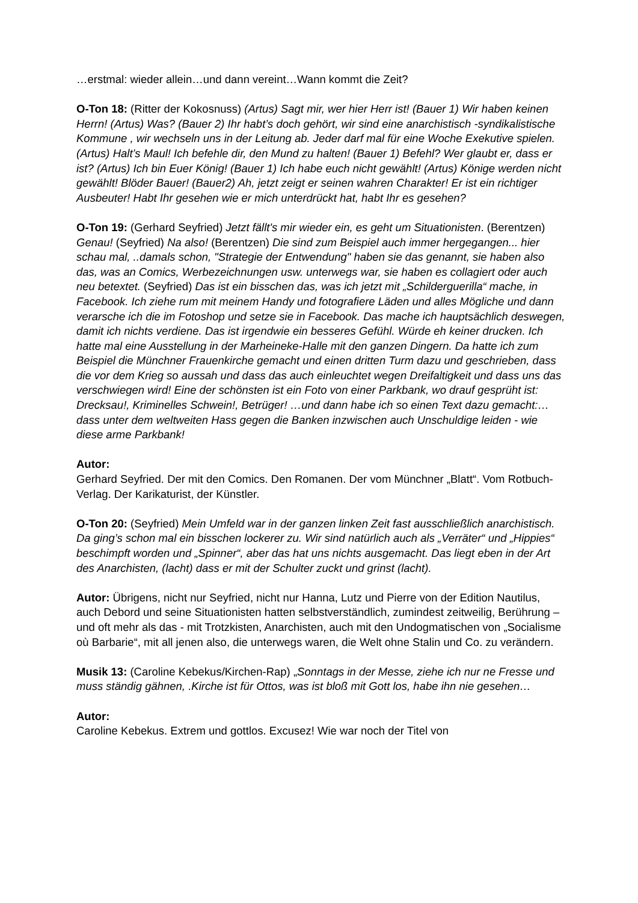…erstmal: wieder allein…und dann vereint…Wann kommt die Zeit?
O-Ton 18: (Ritter der Kokosnuss) (Artus) Sagt mir, wer hier Herr ist! (Bauer 1) Wir haben keinen Herrn! (Artus) Was? (Bauer 2) Ihr habt’s doch gehört, wir sind eine anarchistisch -syndikalistische Kommune , wir wechseln uns in der Leitung ab. Jeder darf mal für eine Woche Exekutive spielen. (Artus) Halt’s Maul! Ich befehle dir, den Mund zu halten! (Bauer 1) Befehl? Wer glaubt er, dass er ist? (Artus) Ich bin Euer König! (Bauer 1) Ich habe euch nicht gewählt! (Artus) Könige werden nicht gewählt! Blöder Bauer! (Bauer2) Ah, jetzt zeigt er seinen wahren Charakter! Er ist ein richtiger Ausbeuter! Habt Ihr gesehen wie er mich unterdrückt hat, habt Ihr es gesehen?
O-Ton 19: (Gerhard Seyfried) Jetzt fällt's mir wieder ein, es geht um Situationisten. (Berentzen) Genau! (Seyfried) Na also! (Berentzen) Die sind zum Beispiel auch immer hergegangen... hier schau mal, ..damals schon, "Strategie der Entwendung" haben sie das genannt, sie haben also das, was an Comics, Werbezeichnungen usw. unterwegs war, sie haben es collagiert oder auch neu betextet. (Seyfried) Das ist ein bisschen das, was ich jetzt mit „Schilderguerilla“ mache, in Facebook. Ich ziehe rum mit meinem Handy und fotografiere Läden und alles Mögliche und dann verarsche ich die im Fotoshop und setze sie in Facebook. Das mache ich hauptsächlich deswegen, damit ich nichts verdiene. Das ist irgendwie ein besseres Gefühl. Würde eh keiner drucken. Ich hatte mal eine Ausstellung in der Marheineke-Halle mit den ganzen Dingern. Da hatte ich zum Beispiel die Münchner Frauenkirche gemacht und einen dritten Turm dazu und geschrieben, dass die vor dem Krieg so aussah und dass das auch einleuchtet wegen Dreifaltigkeit und dass uns das verschwiegen wird! Eine der schönsten ist ein Foto von einer Parkbank, wo drauf gesprüht ist: Drecksau!, Kriminelles Schwein!, Betrüger! …und dann habe ich so einen Text dazu gemacht:… dass unter dem weltweiten Hass gegen die Banken inzwischen auch Unschuldige leiden - wie diese arme Parkbank!
Autor:
Gerhard Seyfried. Der mit den Comics. Den Romanen. Der vom Münchner „Blatt“. Vom Rotbuch-Verlag. Der Karikaturist, der Künstler.
O-Ton 20: (Seyfried) Mein Umfeld war in der ganzen linken Zeit fast ausschließlich anarchistisch. Da ging’s schon mal ein bisschen lockerer zu. Wir sind natürlich auch als „Verräter“ und „Hippies“ beschimpft worden und „Spinner“, aber das hat uns nichts ausgemacht. Das liegt eben in der Art des Anarchisten, (lacht) dass er mit der Schulter zuckt und grinst (lacht).
Autor: Übrigens, nicht nur Seyfried, nicht nur Hanna, Lutz und Pierre von der Edition Nautilus, auch Debord und seine Situationisten hatten selbstverständlich, zumindest zeitweilig, Berührung – und oft mehr als das - mit Trotzkisten, Anarchisten, auch mit den Undogmatischen von „Socialisme où Barbarie“, mit all jenen also, die unterwegs waren, die Welt ohne Stalin und Co. zu verändern.
Musik 13: (Caroline Kebekus/Kirchen-Rap) „Sonntags in der Messe, ziehe ich nur ne Fresse und muss ständig gähnen, .Kirche ist für Ottos, was ist bloß mit Gott los, habe ihn nie gesehen…
Autor:
Caroline Kebekus. Extrem und gottlos. Excusez! Wie war noch der Titel von